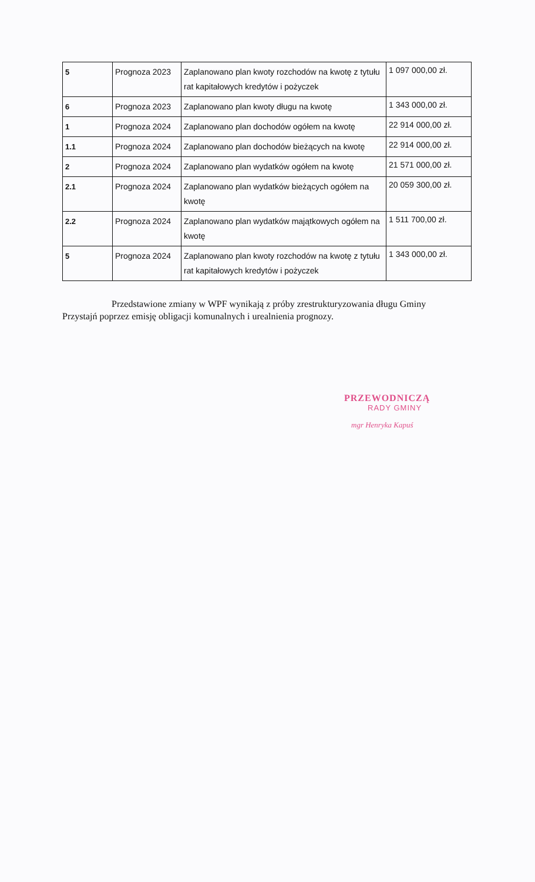| 5 | Prognoza 2023 | Zaplanowano plan kwoty rozchodów na kwotę z tytułu rat kapitałowych kredytów i pożyczek | 1 097 000,00 zł. |
| 6 | Prognoza 2023 | Zaplanowano plan kwoty długu na kwotę | 1 343 000,00 zł. |
| 1 | Prognoza 2024 | Zaplanowano plan dochodów ogółem na kwotę | 22 914 000,00 zł. |
| 1.1 | Prognoza 2024 | Zaplanowano plan dochodów bieżących na kwotę | 22 914 000,00 zł. |
| 2 | Prognoza 2024 | Zaplanowano plan wydatków ogółem na kwotę | 21 571 000,00 zł. |
| 2.1 | Prognoza 2024 | Zaplanowano plan wydatków bieżących ogółem na kwotę | 20 059 300,00 zł. |
| 2.2 | Prognoza 2024 | Zaplanowano plan wydatków majątkowych ogółem na kwotę | 1 511 700,00 zł. |
| 5 | Prognoza 2024 | Zaplanowano plan kwoty rozchodów na kwotę z tytułu rat kapitałowych kredytów i pożyczek | 1 343 000,00 zł. |
Przedstawione zmiany w WPF wynikają z próby zrestrukturyzowania długu Gminy Przystajń poprzez emisję obligacji komunalnych i urealnienia prognozy.
PRZEWODNICZĄ
RADY GMINY
mgr Henryka Kapuś